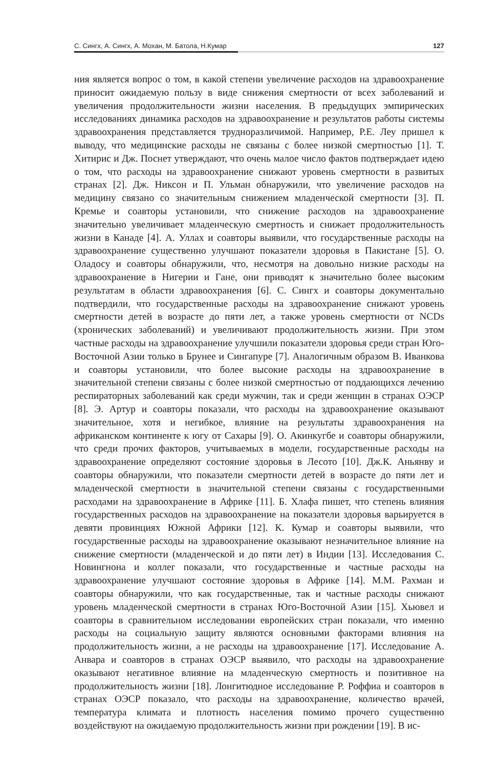С. Сингх, А. Сингх, А. Мохан, М. Батола, Н.Кумар 127
ния является вопрос о том, в какой степени увеличение расходов на здравоохранение приносит ожидаемую пользу в виде снижения смертности от всех заболеваний и увеличения продолжительности жизни населения. В предыдущих эмпирических исследованиях динамика расходов на здравоохранение и результатов работы системы здравоохранения представляется трудноразличимой. Например, Р.Е. Леу пришел к выводу, что медицинские расходы не связаны с более низкой смертностью [1]. Т. Хитирис и Дж. Поснет утверждают, что очень малое число фактов подтверждает идею о том, что расходы на здравоохранение снижают уровень смертности в развитых странах [2]. Дж. Никсон и П. Ульман обнаружили, что увеличение расходов на медицину связано со значительным снижением младенческой смертности [3]. П. Кремье и соавторы установили, что снижение расходов на здравоохранение значительно увеличивает младенческую смертность и снижает продолжительность жизни в Канаде [4]. А. Уллах и соавторы выявили, что государственные расходы на здравоохранение существенно улучшают показатели здоровья в Пакистане [5]. О. Оладосу и соавторы обнаружили, что, несмотря на довольно низкие расходы на здравоохранение в Нигерии и Гане, они приводят к значительно более высоким результатам в области здравоохранения [6]. С. Сингх и соавторы документально подтвердили, что государственные расходы на здравоохранение снижают уровень смертности детей в возрасте до пяти лет, а также уровень смертности от NCDs (хронических заболеваний) и увеличивают продолжительность жизни. При этом частные расходы на здравоохранение улучшили показатели здоровья среди стран Юго-Восточной Азии только в Брунее и Сингапуре [7]. Аналогичным образом В. Иванкова и соавторы установили, что более высокие расходы на здравоохранение в значительной степени связаны с более низкой смертностью от поддающихся лечению респираторных заболеваний как среди мужчин, так и среди женщин в странах ОЭСР [8]. Э. Артур и соавторы показали, что расходы на здравоохранение оказывают значительное, хотя и негибкое, влияние на результаты здравоохранения на африканском континенте к югу от Сахары [9]. О. Акинкугбе и соавторы обнаружили, что среди прочих факторов, учитываемых в модели, государственные расходы на здравоохранение определяют состояние здоровья в Лесото [10]. Дж.К. Аньянву и соавторы обнаружили, что показатели смертности детей в возрасте до пяти лет и младенческой смертности в значительной степени связаны с государственными расходами на здравоохранение в Африке [11]. Б. Хлафа пишет, что степень влияния государственных расходов на здравоохранение на показатели здоровья варьируется в девяти провинциях Южной Африки [12]. К. Кумар и соавторы выявили, что государственные расходы на здравоохранение оказывают незначительное влияние на снижение смертности (младенческой и до пяти лет) в Индии [13]. Исследования С. Новингнона и коллег показали, что государственные и частные расходы на здравоохранение улучшают состояние здоровья в Африке [14]. М.М. Рахман и соавторы обнаружили, что как государственные, так и частные расходы снижают уровень младенческой смертности в странах Юго-Восточной Азии [15]. Хьювел и соавторы в сравнительном исследовании европейских стран показали, что именно расходы на социальную защиту являются основными факторами влияния на продолжительность жизни, а не расходы на здравоохранение [17]. Исследование А. Анвара и соавторов в странах ОЭСР выявило, что расходы на здравоохранение оказывают негативное влияние на младенческую смертность и позитивное на продолжительность жизни [18]. Лонгитюдное исследование Р. Роффиа и соавторов в странах ОЭСР показало, что расходы на здравоохранение, количество врачей, температура климата и плотность населения помимо прочего существенно воздействуют на ожидаемую продолжительность жизни при рождении [19]. В ис-